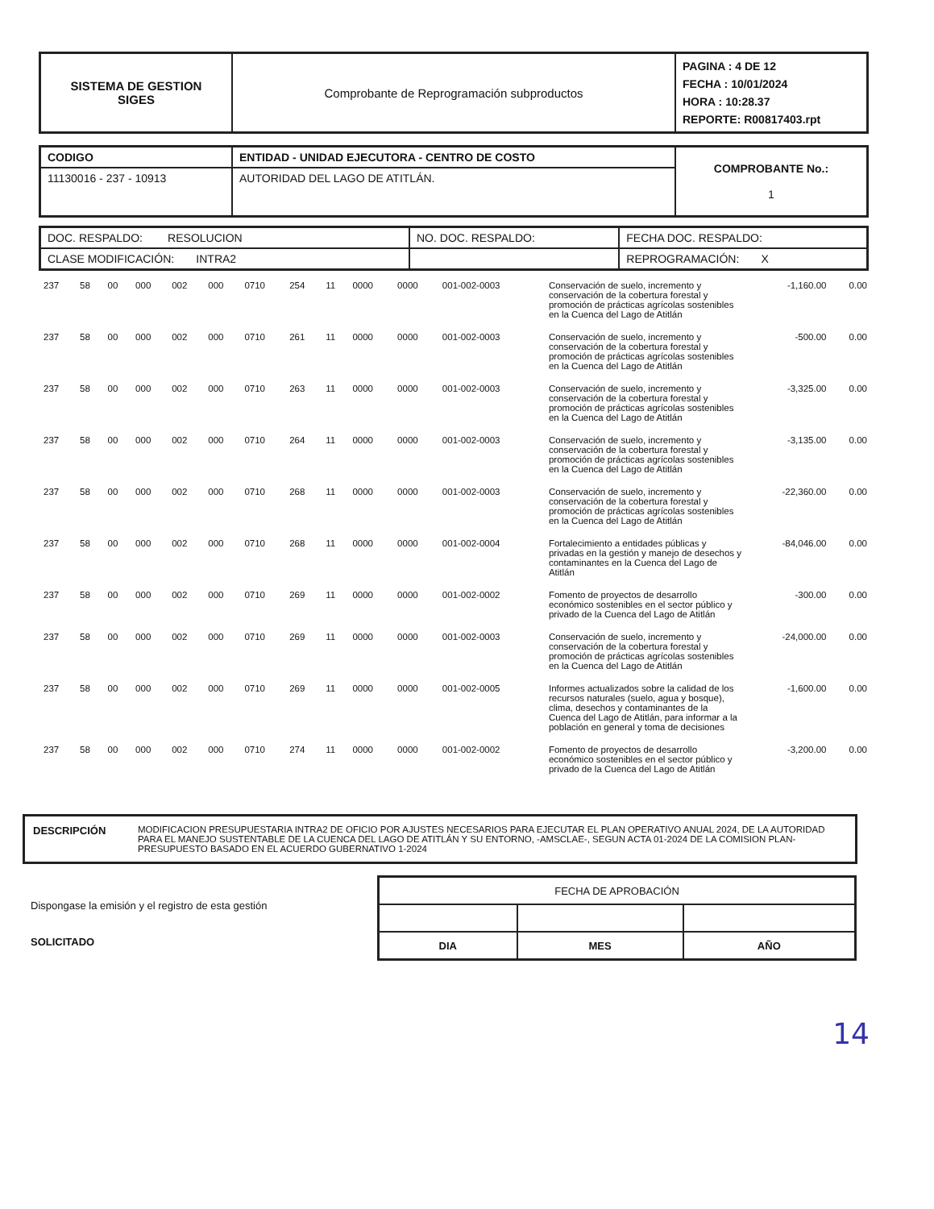| SISTEMA DE GESTION SIGES | Comprobante de Reprogramación subproductos | PAGINA : 4 DE 12 FECHA : 10/01/2024 HORA : 10:28.37 REPORTE: R00817403.rpt |
| CODIGO | ENTIDAD - UNIDAD EJECUTORA - CENTRO DE COSTO | COMPROBANTE No.: 1 |
| 11130016 - 237 - 10913 | AUTORIDAD DEL LAGO DE ATITLÁN. | |
| DOC. RESPALDO: RESOLUCION | NO. DOC. RESPALDO: | FECHA DOC. RESPALDO: |
| CLASE MODIFICACIÓN: INTRA2 | | REPROGRAMACIÓN: X |
| 237 | 58 | 00 | 000 | 002 | 000 | 0710 | 254 | 11 | 0000 | 0000 | 001-002-0003 | Conservación de suelo, incremento y conservación de la cobertura forestal y promoción de prácticas agrícolas sostenibles en la Cuenca del Lago de Atitlán | -1,160.00 | 0.00 |
| 237 | 58 | 00 | 000 | 002 | 000 | 0710 | 261 | 11 | 0000 | 0000 | 001-002-0003 | Conservación de suelo, incremento y conservación de la cobertura forestal y promoción de prácticas agrícolas sostenibles en la Cuenca del Lago de Atitlán | -500.00 | 0.00 |
| 237 | 58 | 00 | 000 | 002 | 000 | 0710 | 263 | 11 | 0000 | 0000 | 001-002-0003 | Conservación de suelo, incremento y conservación de la cobertura forestal y promoción de prácticas agrícolas sostenibles en la Cuenca del Lago de Atitlán | -3,325.00 | 0.00 |
| 237 | 58 | 00 | 000 | 002 | 000 | 0710 | 264 | 11 | 0000 | 0000 | 001-002-0003 | Conservación de suelo, incremento y conservación de la cobertura forestal y promoción de prácticas agrícolas sostenibles en la Cuenca del Lago de Atitlán | -3,135.00 | 0.00 |
| 237 | 58 | 00 | 000 | 002 | 000 | 0710 | 268 | 11 | 0000 | 0000 | 001-002-0003 | Conservación de suelo, incremento y conservación de la cobertura forestal y promoción de prácticas agrícolas sostenibles en la Cuenca del Lago de Atitlán | -22,360.00 | 0.00 |
| 237 | 58 | 00 | 000 | 002 | 000 | 0710 | 268 | 11 | 0000 | 0000 | 001-002-0004 | Fortalecimiento a entidades públicas y privadas en la gestión y manejo de desechos y contaminantes en la Cuenca del Lago de Atitlán | -84,046.00 | 0.00 |
| 237 | 58 | 00 | 000 | 002 | 000 | 0710 | 269 | 11 | 0000 | 0000 | 001-002-0002 | Fomento de proyectos de desarrollo económico sostenibles en el sector público y privado de la Cuenca del Lago de Atitlán | -300.00 | 0.00 |
| 237 | 58 | 00 | 000 | 002 | 000 | 0710 | 269 | 11 | 0000 | 0000 | 001-002-0003 | Conservación de suelo, incremento y conservación de la cobertura forestal y promoción de prácticas agrícolas sostenibles en la Cuenca del Lago de Atitlán | -24,000.00 | 0.00 |
| 237 | 58 | 00 | 000 | 002 | 000 | 0710 | 269 | 11 | 0000 | 0000 | 001-002-0005 | Informes actualizados sobre la calidad de los recursos naturales (suelo, agua y bosque), clima, desechos y contaminantes de la Cuenca del Lago de Atitlán, para informar a la población en general y toma de decisiones | -1,600.00 | 0.00 |
| 237 | 58 | 00 | 000 | 002 | 000 | 0710 | 274 | 11 | 0000 | 0000 | 001-002-0002 | Fomento de proyectos de desarrollo económico sostenibles en el sector público y privado de la Cuenca del Lago de Atitlán | -3,200.00 | 0.00 |
| DESCRIPCIÓN | MODIFICACION PRESUPUESTARIA INTRA2 DE OFICIO POR AJUSTES NECESARIOS PARA EJECUTAR EL PLAN OPERATIVO ANUAL 2024, DE LA AUTORIDAD PARA EL MANEJO SUSTENTABLE DE LA CUENCA DEL LAGO DE ATITLÁN Y SU ENTORNO, -AMSCLAE-, SEGUN ACTA 01-2024 DE LA COMISION PLAN-PRESUPUESTO BASADO EN EL ACUERDO GUBERNATIVO 1-2024 |
Dispongase la emisión y el registro de esta gestión
SOLICITADO
| FECHA DE APROBACIÓN | | |
| DIA | MES | AÑO |
14